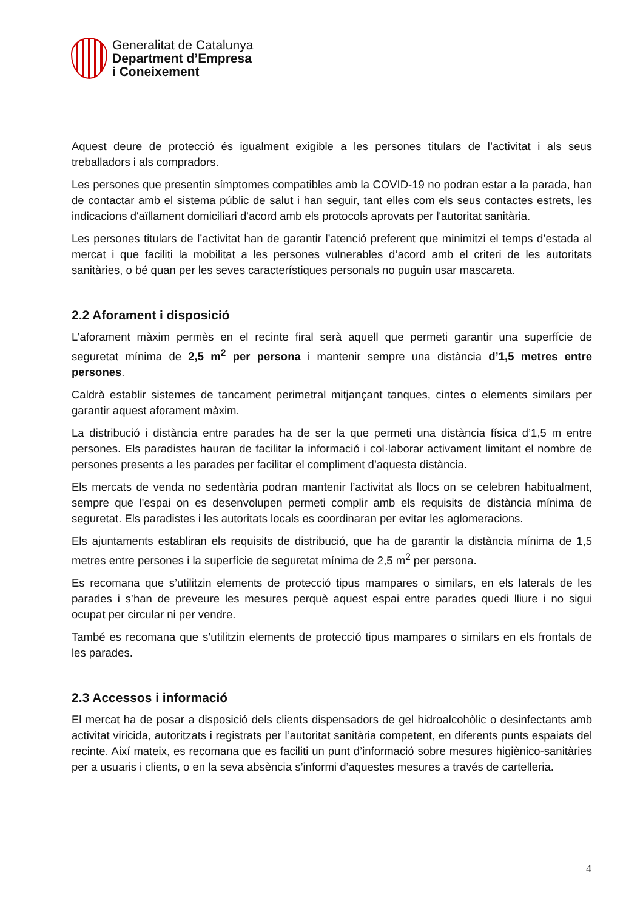Generalitat de Catalunya
Department d’Empresa
i Coneixement
Aquest deure de protecció és igualment exigible a les persones titulars de l’activitat i als seus treballadors i als compradors.
Les persones que presentin símptomes compatibles amb la COVID-19 no podran estar a la parada, han de contactar amb el sistema públic de salut i han seguir, tant elles com els seus contactes estrets, les indicacions d'aïllament domiciliari d'acord amb els protocols aprovats per l'autoritat sanitària.
Les persones titulars de l’activitat han de garantir l’atenció preferent que minimitzi el temps d’estada al mercat i que faciliti la mobilitat a les persones vulnerables d’acord amb el criteri de les autoritats sanitàries, o bé quan per les seves característiques personals no puguin usar mascareta.
2.2 Aforament i disposició
L’aforament màxim permès en el recinte firal serà aquell que permeti garantir una superfície de seguretat mínima de 2,5 m<sup>2</sup> per persona i mantenir sempre una distància d’1,5 metres entre persones.
Caldrà establir sistemes de tancament perimetral mitjançant tanques, cintes o elements similars per garantir aquest aforament màxim.
La distribució i distància entre parades ha de ser la que permeti una distància física d’1,5 m entre persones. Els paradistes hauran de facilitar la informació i col·laborar activament limitant el nombre de persones presents a les parades per facilitar el compliment d’aquesta distància.
Els mercats de venda no sedentària podran mantenir l’activitat als llocs on se celebren habitualment, sempre que l'espai on es desenvolupen permeti complir amb els requisits de distància mínima de seguretat. Els paradistes i les autoritats locals es coordinaran per evitar les aglomeracions.
Els ajuntaments establiran els requisits de distribució, que ha de garantir la distància mínima de 1,5 metres entre persones i la superfície de seguretat mínima de 2,5 m<sup>2</sup> per persona.
Es recomana que s’utilitzin elements de protecció tipus mampares o similars, en els laterals de les parades i s’han de preveure les mesures perquè aquest espai entre parades quedi lliure i no sigui ocupat per circular ni per vendre.
També es recomana que s’utilitzin elements de protecció tipus mampares o similars en els frontals de les parades.
2.3 Accessos i informació
El mercat ha de posar a disposició dels clients dispensadors de gel hidroalcohòlic o desinfectants amb activitat viricida, autoritzats i registrats per l’autoritat sanitària competent, en diferents punts espaiats del recinte. Així mateix, es recomana que es faciliti un punt d’informació sobre mesures higiènico-sanitàries per a usuaris i clients, o en la seva absència s’informi d’aquestes mesures a través de cartelleria.
4